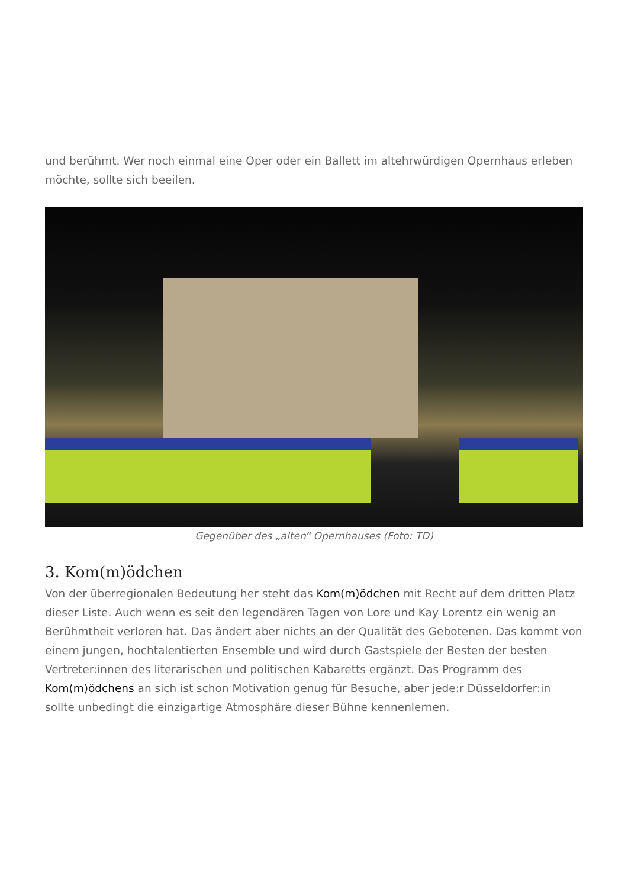und berühmt. Wer noch einmal eine Oper oder ein Ballett im altehrwürdigen Opernhaus erleben möchte, sollte sich beeilen.
Gegenüber des „alten“ Opernhauses (Foto: TD)
3. Kom(m)ödchen
Von der überregionalen Bedeutung her steht das Kom(m)ödchen mit Recht auf dem dritten Platz dieser Liste. Auch wenn es seit den legendären Tagen von Lore und Kay Lorentz ein wenig an Berühmtheit verloren hat. Das ändert aber nichts an der Qualität des Gebotenen. Das kommt von einem jungen, hochtalentierten Ensemble und wird durch Gastspiele der Besten der besten Vertreter:innen des literarischen und politischen Kabaretts ergänzt. Das Programm des Kom(m)ödchens an sich ist schon Motivation genug für Besuche, aber jede:r Düsseldorfer:in sollte unbedingt die einzigartige Atmosphäre dieser Bühne kennenlernen.